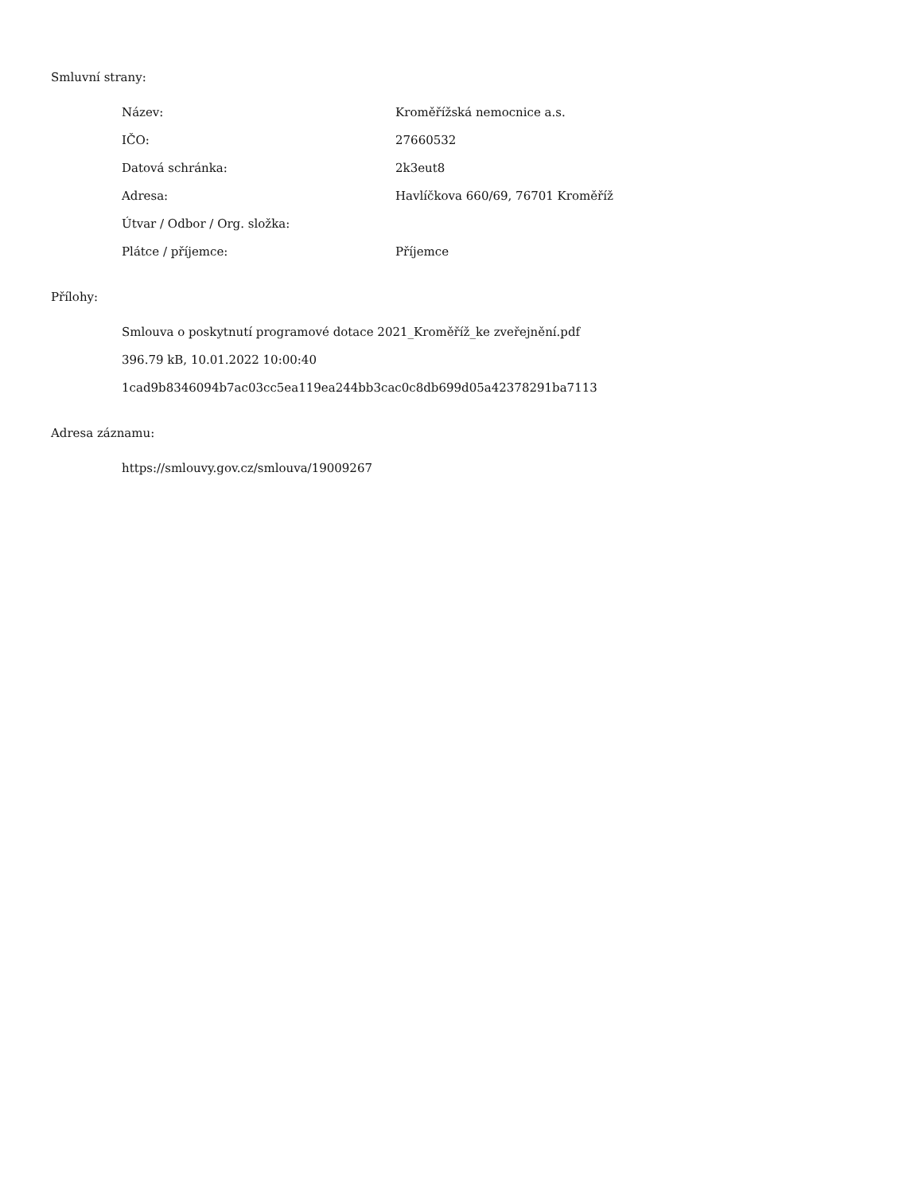Smluvní strany:
| Název: | Kroměřížská nemocnice a.s. |
| IČO: | 27660532 |
| Datová schránka: | 2k3eut8 |
| Adresa: | Havlíčkova 660/69, 76701 Kroměříž |
| Útvar / Odbor / Org. složka: | |
| Plátce / příjemce: | Příjemce |
Přílohy:
Smlouva o poskytnutí programové dotace 2021_Kroměříž_ke zveřejnění.pdf
396.79 kB, 10.01.2022 10:00:40
1cad9b8346094b7ac03cc5ea119ea244bb3cac0c8db699d05a42378291ba7113
Adresa záznamu:
https://smlouvy.gov.cz/smlouva/19009267